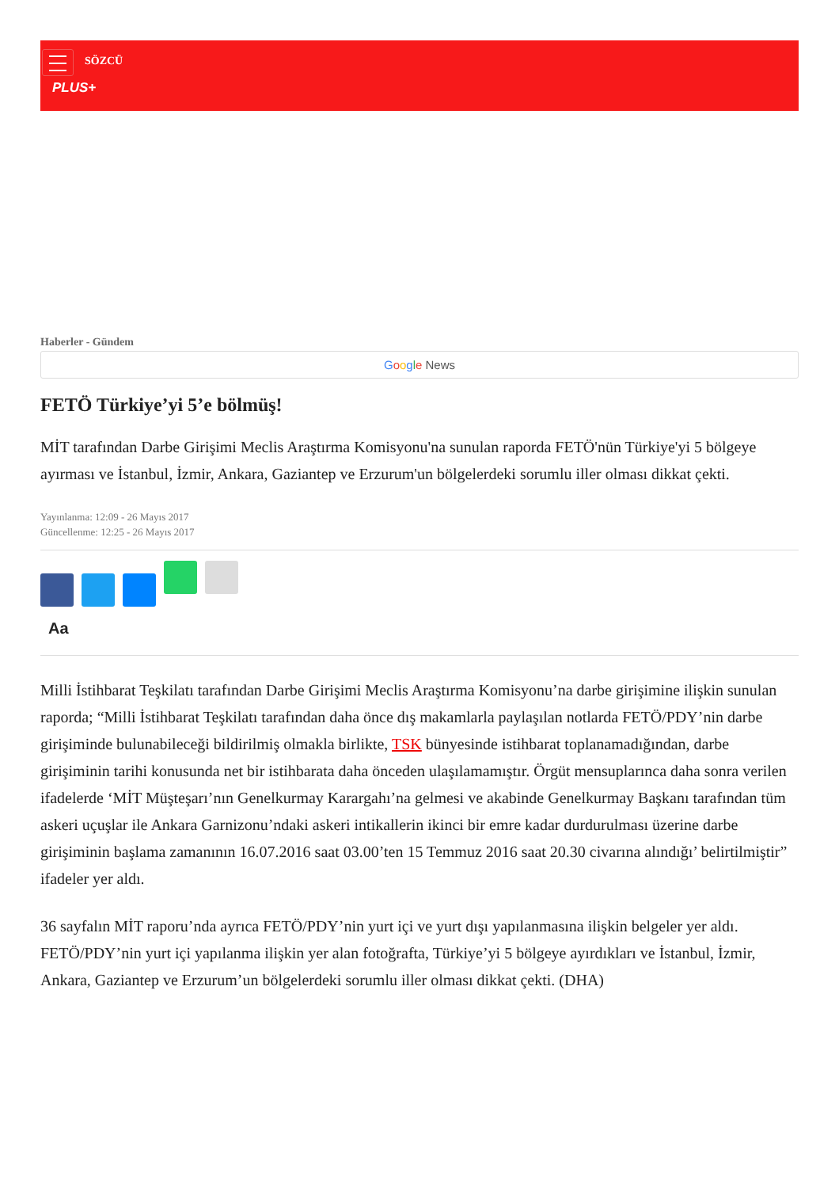SÖZCÜ
PLUS+
Haberler - Gündem
Google News
FETÖ Türkiye’yi 5’e bölmüş!
MİT tarafından Darbe Girişimi Meclis Araştırma Komisyonu'na sunulan raporda FETÖ'nün Türkiye'yi 5 bölgeye ayırması ve İstanbul, İzmir, Ankara, Gaziantep ve Erzurum'un bölgelerdeki sorumlu iller olması dikkat çekti.
Yayınlanma: 12:09 - 26 Mayıs 2017
Güncellenme: 12:25 - 26 Mayıs 2017
Aa
Milli İstihbarat Teşkilatı tarafından Darbe Girişimi Meclis Araştırma Komisyonu’na darbe girişimine ilişkin sunulan raporda; “Milli İstihbarat Teşkilatı tarafından daha önce dış makamlarla paylaşılan notlarda FETÖ/PDY’nin darbe girişiminde bulunabileceği bildirilmiş olmakla birlikte, TSK bünyesinde istihbarat toplanamadığından, darbe girişiminin tarihi konusunda net bir istihbarata daha önceden ulaşılamamıştır. Örgüt mensuplarınca daha sonra verilen ifadelerde ‘MİT Müşteşarı’nın Genelkurmay Karargahı’na gelmesi ve akabinde Genelkurmay Başkanı tarafından tüm askeri uçuşlar ile Ankara Garnizonu’ndaki askeri intikallerin ikinci bir emre kadar durdurulması üzerine darbe girişiminin başlama zamanının 16.07.2016 saat 03.00’ten 15 Temmuz 2016 saat 20.30 civarına alındığı’ belirtilmiştir” ifadeler yer aldı.
36 sayfalın MİT raporu’nda ayrıca FETÖ/PDY’nin yurt içi ve yurt dışı yapılanmasına ilişkin belgeler yer aldı. FETÖ/PDY’nin yurt içi yapılanma ilişkin yer alan fotoğrafta, Türkiye’yi 5 bölgeye ayırdıkları ve İstanbul, İzmir, Ankara, Gaziantep ve Erzurum’un bölgelerdeki sorumlu iller olması dikkat çekti. (DHA)